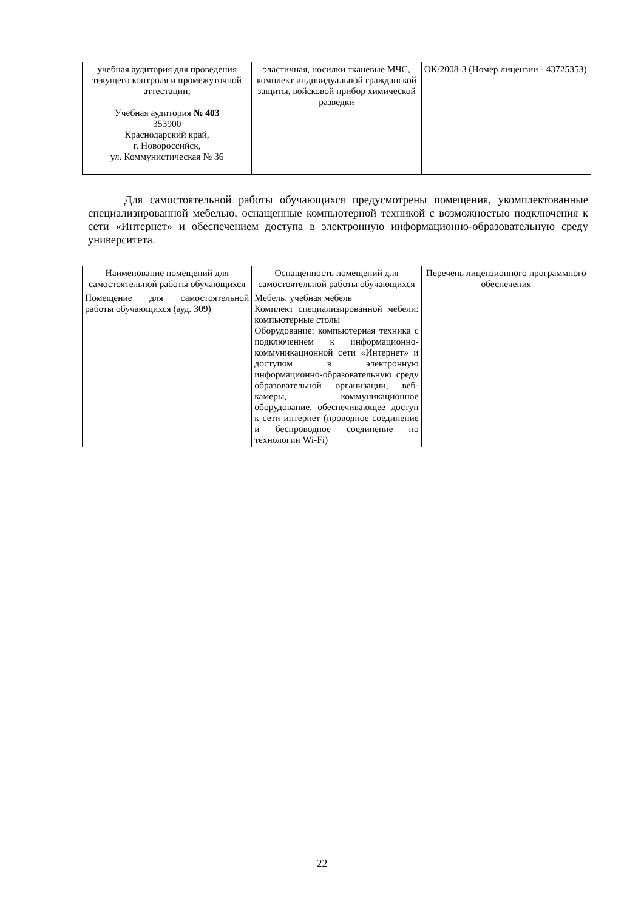| учебная аудитория для проведения текущего контроля и промежуточной аттестации; Учебная аудитория № 403 353900 Краснодарский край, г. Новороссийск, ул. Коммунистическая № 36 | эластичная, носилки тканевые МЧС, комплект индивидуальной гражданской защиты, войсковой прибор химической разведки | ОК/2008-3 (Номер лицензии - 43725353) |
Для самостоятельной работы обучающихся предусмотрены помещения, укомплектованные специализированной мебелью, оснащенные компьютерной техникой с возможностью подключения к сети «Интернет» и обеспечением доступа в электронную информационно-образовательную среду университета.
| Наименование помещений для самостоятельной работы обучающихся | Оснащенность помещений для самостоятельной работы обучающихся | Перечень лицензионного программного обеспечения |
| --- | --- | --- |
| Помещение для самостоятельной работы обучающихся (ауд. 309) | Мебель: учебная мебель Комплект специализированной мебели: компьютерные столы Оборудование: компьютерная техника с подключением к информационно-коммуникационной сети «Интернет» и доступом в электронную информационно-образовательную среду образовательной организации, веб-камеры, коммуникационное оборудование, обеспечивающее доступ к сети интернет (проводное соединение и беспроводное соединение по технологии Wi-Fi) | |
22